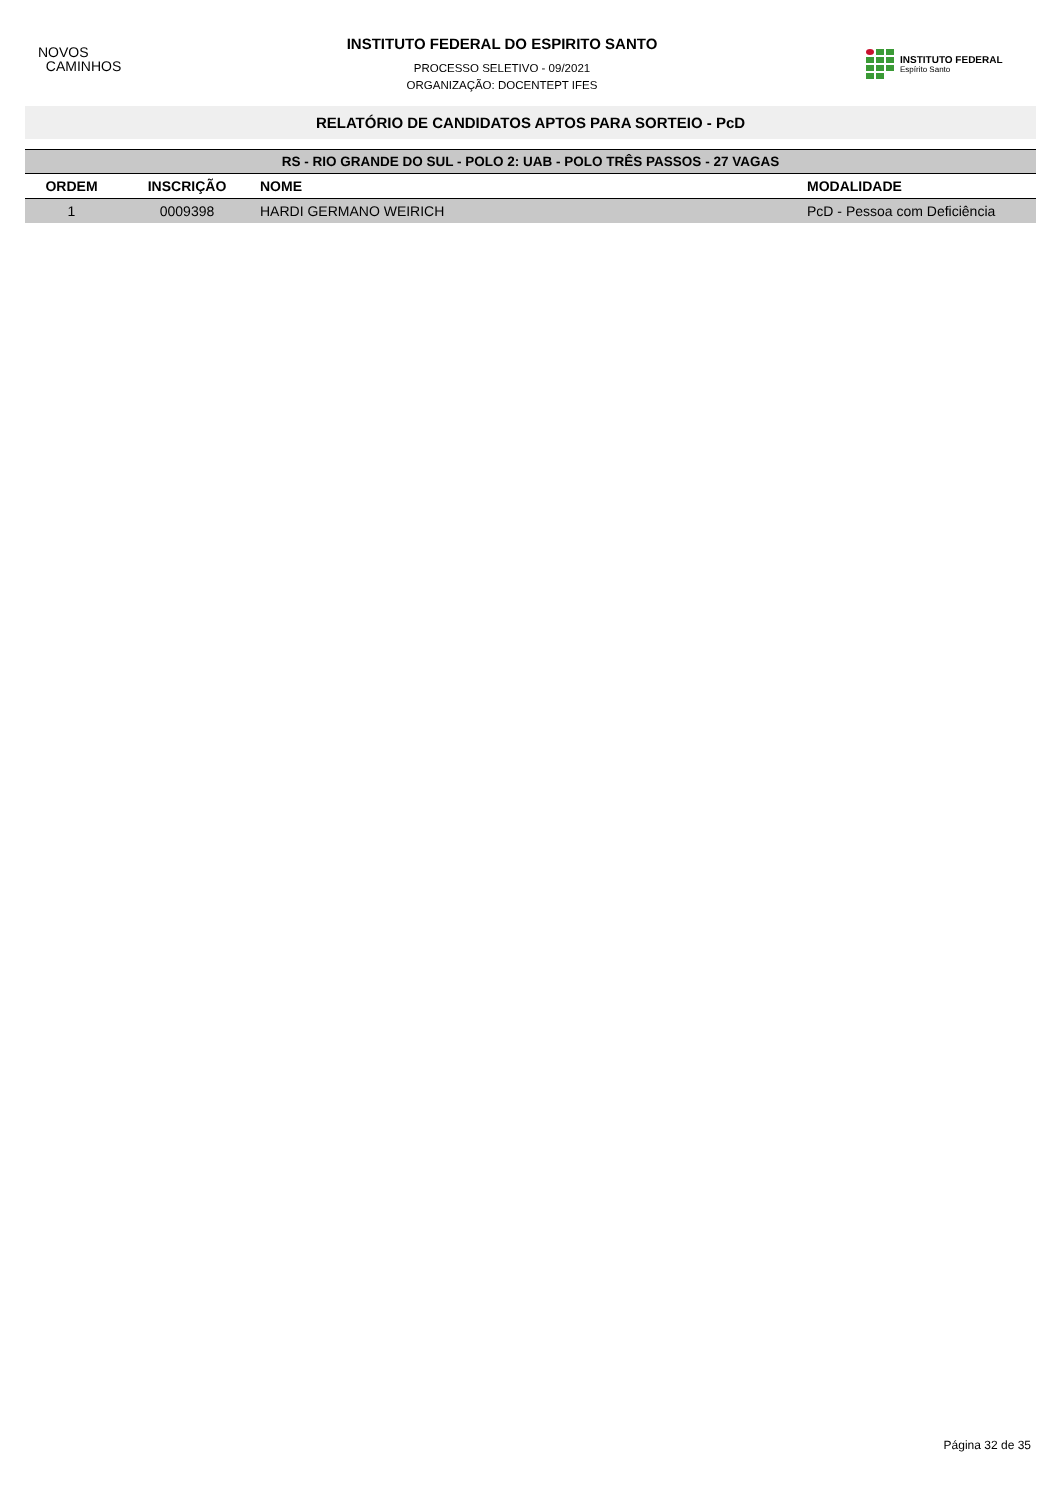NOVOS
CAMINHOS
INSTITUTO FEDERAL DO ESPIRITO SANTO
PROCESSO SELETIVO - 09/2021
ORGANIZAÇÃO: DOCENTEPT IFES
INSTITUTO FEDERAL
Espírito Santo
RELATÓRIO DE CANDIDATOS APTOS PARA SORTEIO - PcD
| RS - RIO GRANDE DO SUL - POLO 2: UAB - POLO TRÊS PASSOS - 27 VAGAS | | | |
| ORDEM | INSCRIÇÃO | NOME | MODALIDADE |
| 1 | 0009398 | HARDI GERMANO WEIRICH | PcD - Pessoa com Deficiência |
Página 32 de 35